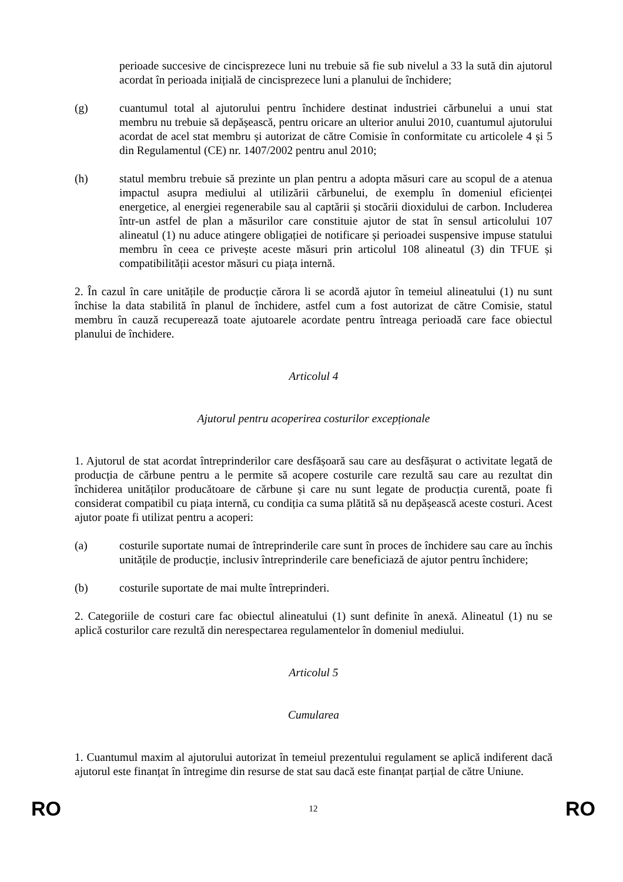perioade succesive de cincisprezece luni nu trebuie să fie sub nivelul a 33 la sută din ajutorul acordat în perioada inițială de cincisprezece luni a planului de închidere;
(g) cuantumul total al ajutorului pentru închidere destinat industriei cărbunelui a unui stat membru nu trebuie să depășească, pentru oricare an ulterior anului 2010, cuantumul ajutorului acordat de acel stat membru și autorizat de către Comisie în conformitate cu articolele 4 și 5 din Regulamentul (CE) nr. 1407/2002 pentru anul 2010;
(h) statul membru trebuie să prezinte un plan pentru a adopta măsuri care au scopul de a atenua impactul asupra mediului al utilizării cărbunelui, de exemplu în domeniul eficienței energetice, al energiei regenerabile sau al captării și stocării dioxidului de carbon. Includerea într-un astfel de plan a măsurilor care constituie ajutor de stat în sensul articolului 107 alineatul (1) nu aduce atingere obligației de notificare și perioadei suspensive impuse statului membru în ceea ce privește aceste măsuri prin articolul 108 alineatul (3) din TFUE și compatibilității acestor măsuri cu piața internă.
2. În cazul în care unitățile de producție cărora li se acordă ajutor în temeiul alineatului (1) nu sunt închise la data stabilită în planul de închidere, astfel cum a fost autorizat de către Comisie, statul membru în cauză recuperează toate ajutoarele acordate pentru întreaga perioadă care face obiectul planului de închidere.
Articolul 4
Ajutorul pentru acoperirea costurilor excepționale
1. Ajutorul de stat acordat întreprinderilor care desfășoară sau care au desfășurat o activitate legată de producția de cărbune pentru a le permite să acopere costurile care rezultă sau care au rezultat din închiderea unităților producătoare de cărbune și care nu sunt legate de producția curentă, poate fi considerat compatibil cu piața internă, cu condiția ca suma plătită să nu depășească aceste costuri. Acest ajutor poate fi utilizat pentru a acoperi:
(a) costurile suportate numai de întreprinderile care sunt în proces de închidere sau care au închis unitățile de producție, inclusiv întreprinderile care beneficiază de ajutor pentru închidere;
(b) costurile suportate de mai multe întreprinderi.
2. Categoriile de costuri care fac obiectul alineatului (1) sunt definite în anexă. Alineatul (1) nu se aplică costurilor care rezultă din nerespectarea regulamentelor în domeniul mediului.
Articolul 5
Cumularea
1. Cuantumul maxim al ajutorului autorizat în temeiul prezentului regulament se aplică indiferent dacă ajutorul este finanțat în întregime din resurse de stat sau dacă este finanțat parțial de către Uniune.
RO 12 RO